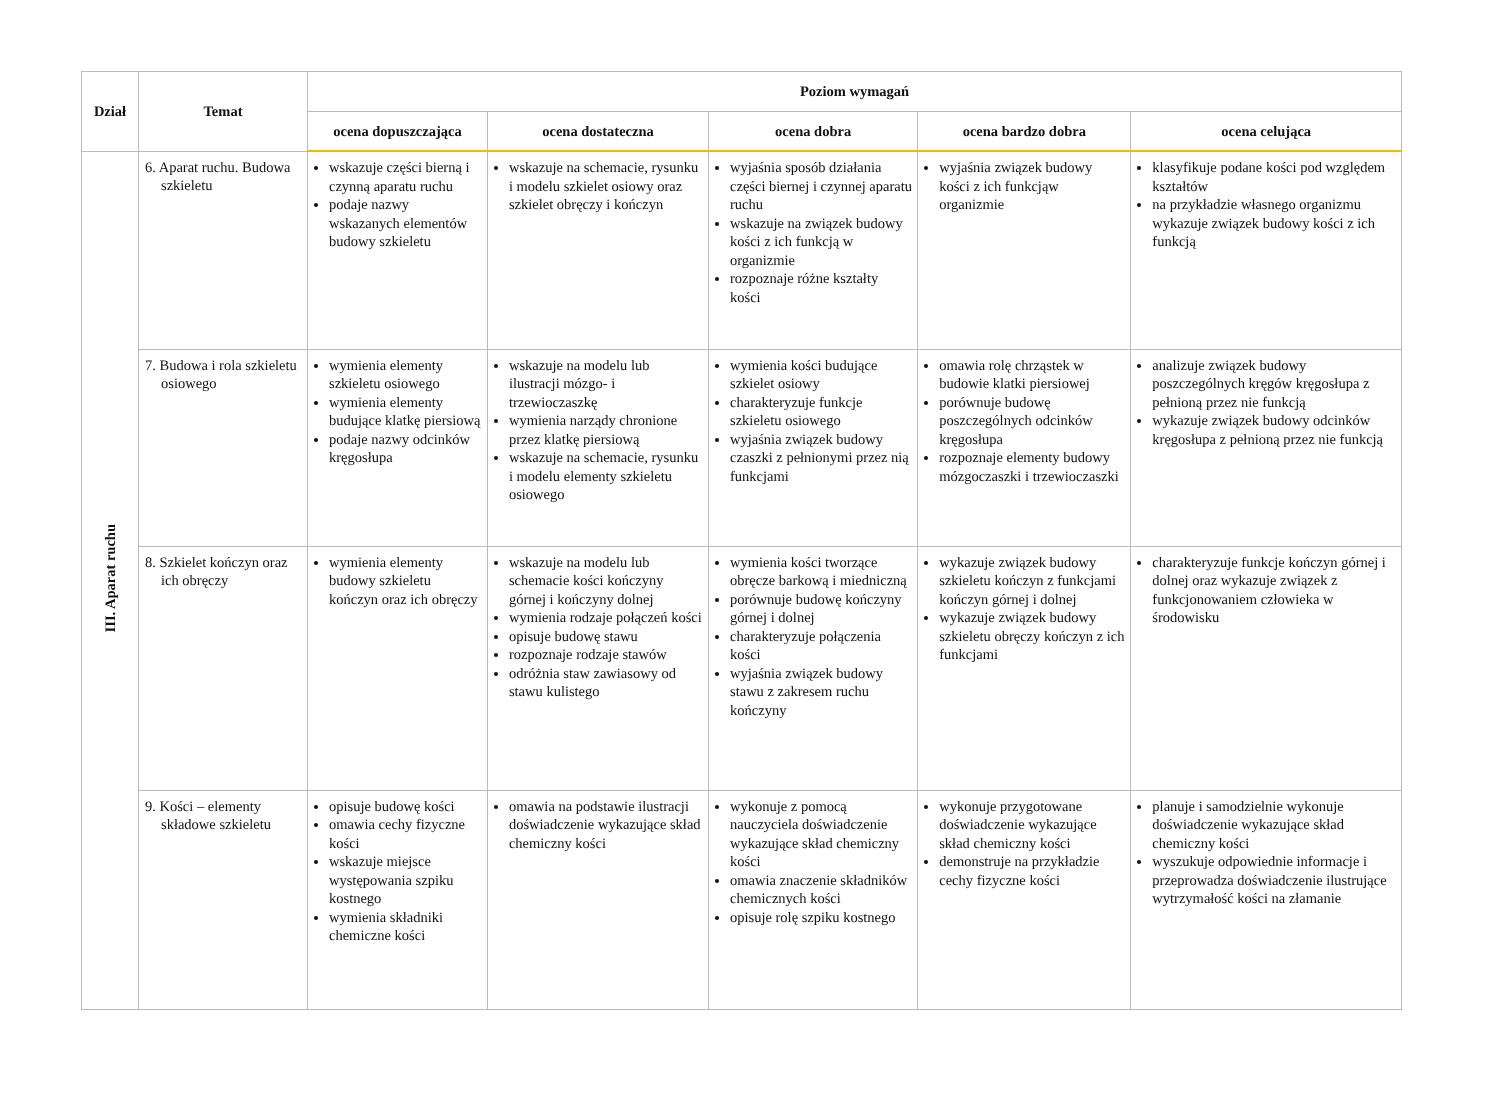| Dział | Temat | Poziom wymagań | | | | |
| --- | --- | --- | --- | --- | --- | --- |
| | | ocena dopuszczająca | ocena dostateczna | ocena dobra | ocena bardzo dobra | ocena celująca |
| III. Aparat ruchu | 6. Aparat ruchu. Budowa szkieletu | wskazuje części bierną i czynną aparatu ruchu podaje nazwy wskazanych elementów budowy szkieletu | wskazuje na schemacie, rysunku i modelu szkielet osiowy oraz szkielet obręczy i kończyn | wyjaśnia sposób działania części biernej i czynnej aparatu ruchu wskazuje na związek budowy kości z ich funkcją w organizmie rozpoznaje różne kształty kości | wyjaśnia związek budowy kości z ich funkcjąw organizmie | klasyfikuje podane kości pod względem kształtów na przykładzie własnego organizmu wykazuje związek budowy kości z ich funkcją |
| | 7. Budowa i rola szkieletu osiowego | wymienia elementy szkieletu osiowego wymienia elementy budujące klatkę piersiową podaje nazwy odcinków kręgosłupa | wskazuje na modelu lub ilustracji mózgo- i trzewioczaszkę wymienia narządy chronione przez klatkę piersiową wskazuje na schemacie, rysunku i modelu elementy szkieletu osiowego | wymienia kości budujące szkielet osiowy charakteryzuje funkcje szkieletu osiowego wyjaśnia związek budowy czaszki z pełnionymi przez nią funkcjami | omawia rolę chrząstek w budowie klatki piersiowej porównuje budowę poszczególnych odcinków kręgosłupa rozpoznaje elementy budowy mózgoczaszki i trzewioczaszki | analizuje związek budowy poszczególnych kręgów kręgosłupa z pełnioną przez nie funkcją wykazuje związek budowy odcinków kręgosłupa z pełnioną przez nie funkcją |
| | 8. Szkielet kończyn oraz ich obręczy | wymienia elementy budowy szkieletu kończyn oraz ich obręczy | wskazuje na modelu lub schemacie kości kończyny górnej i kończyny dolnej wymienia rodzaje połączeń kości opisuje budowę stawu rozpoznaje rodzaje stawów odróżnia staw zawiasowy od stawu kulistego | wymienia kości tworzące obręcze barkową i miedniczną porównuje budowę kończyny górnej i dolnej charakteryzuje połączenia kości wyjaśnia związek budowy stawu z zakresem ruchu kończyny | wykazuje związek budowy szkieletu kończyn z funkcjami kończyn górnej i dolnej wykazuje związek budowy szkieletu obręczy kończyn z ich funkcjami | charakteryzuje funkcje kończyn górnej i dolnej oraz wykazuje związek z funkcjonowaniem człowieka w środowisku |
| | 9. Kości – elementy składowe szkieletu | opisuje budowę kości omawia cechy fizyczne kości wskazuje miejsce występowania szpiku kostnego wymienia składniki chemiczne kości | omawia na podstawie ilustracji doświadczenie wykazujące skład chemiczny kości | wykonuje z pomocą nauczyciela doświadczenie wykazujące skład chemiczny kości omawia znaczenie składników chemicznych kości opisuje rolę szpiku kostnego | wykonuje przygotowane doświadczenie wykazujące skład chemiczny kości demonstruje na przykładzie cechy fizyczne kości | planuje i samodzielnie wykonuje doświadczenie wykazujące skład chemiczny kości wyszukuje odpowiednie informacje i przeprowadza doświadczenie ilustrujące wytrzymałość kości na złamanie |